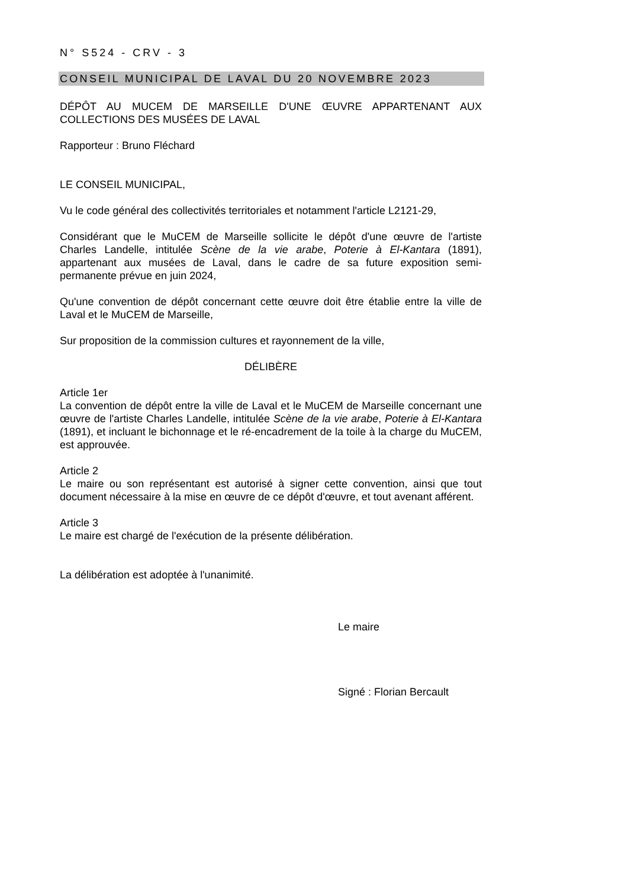N° S524 - CRV - 3
CONSEIL MUNICIPAL DE LAVAL DU 20 NOVEMBRE 2023
DÉPÔT AU MUCEM DE MARSEILLE D'UNE ŒUVRE APPARTENANT AUX COLLECTIONS DES MUSÉES DE LAVAL
Rapporteur : Bruno Fléchard
LE CONSEIL MUNICIPAL,
Vu le code général des collectivités territoriales et notamment l'article L2121-29,
Considérant que le MuCEM de Marseille sollicite le dépôt d'une œuvre de l'artiste Charles Landelle, intitulée Scène de la vie arabe, Poterie à El-Kantara (1891), appartenant aux musées de Laval, dans le cadre de sa future exposition semi-permanente prévue en juin 2024,
Qu'une convention de dépôt concernant cette œuvre doit être établie entre la ville de Laval et le MuCEM de Marseille,
Sur proposition de la commission cultures et rayonnement de la ville,
DÉLIBÈRE
Article 1er
La convention de dépôt entre la ville de Laval et le MuCEM de Marseille concernant une œuvre de l'artiste Charles Landelle, intitulée Scène de la vie arabe, Poterie à El-Kantara (1891), et incluant le bichonnage et le ré-encadrement de la toile à la charge du MuCEM, est approuvée.
Article 2
Le maire ou son représentant est autorisé à signer cette convention, ainsi que tout document nécessaire à la mise en œuvre de ce dépôt d'œuvre, et tout avenant afférent.
Article 3
Le maire est chargé de l'exécution de la présente délibération.
La délibération est adoptée à l'unanimité.
Le maire
Signé : Florian Bercault